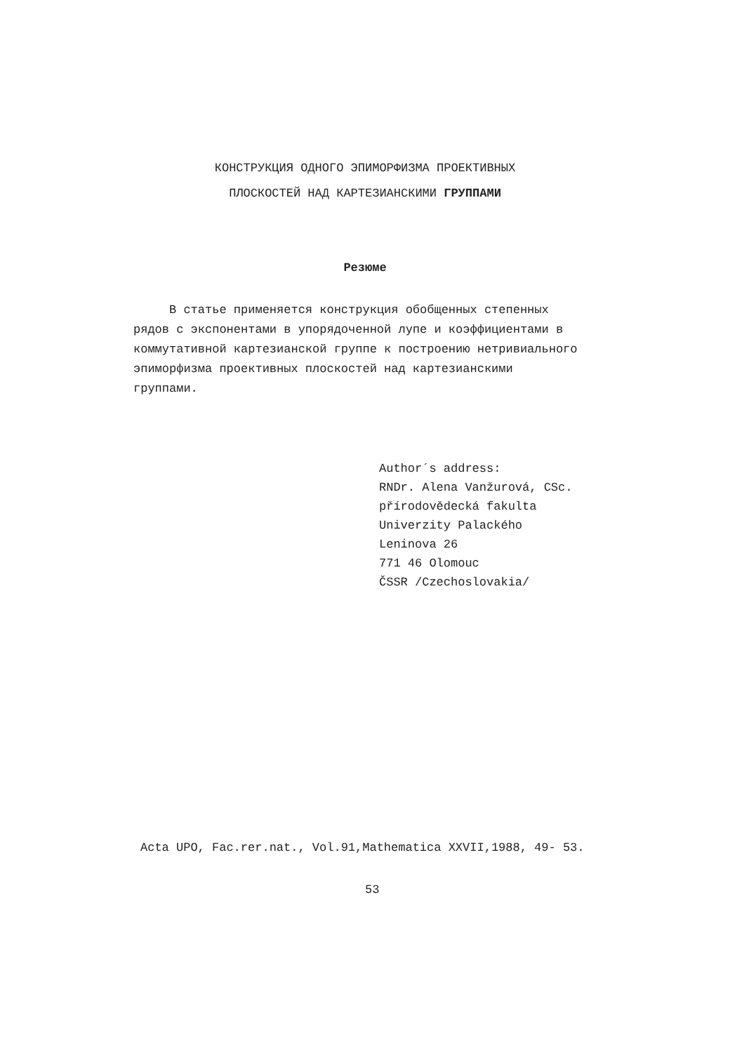КОНСТРУКЦИЯ ОДНОГО ЭПИМОРФИЗМА ПРОЕКТИВНЫХ
ПЛОСКОСТЕЙ НАД КАРТЕЗИАНСКИМИ ГРУППАМИ
Резюме
В статье применяется конструкция обобщенных степенных рядов с экспонентами в упорядоченной лупе и коэффициентами в коммутативной картезианской группе к построению нетривиального эпиморфизма проективных плоскостей над картезианскими группами.
Author´s address:
RNDr. Alena Vanžurová, CSc.
přírodovědecká fakulta
Univerzity Palackého
Leninova 26
771 46 Olomouc
ČSSR /Czechoslovakia/
Acta UPO, Fac.rer.nat., Vol.91,Mathematica XXVII,1988, 49- 53.
53